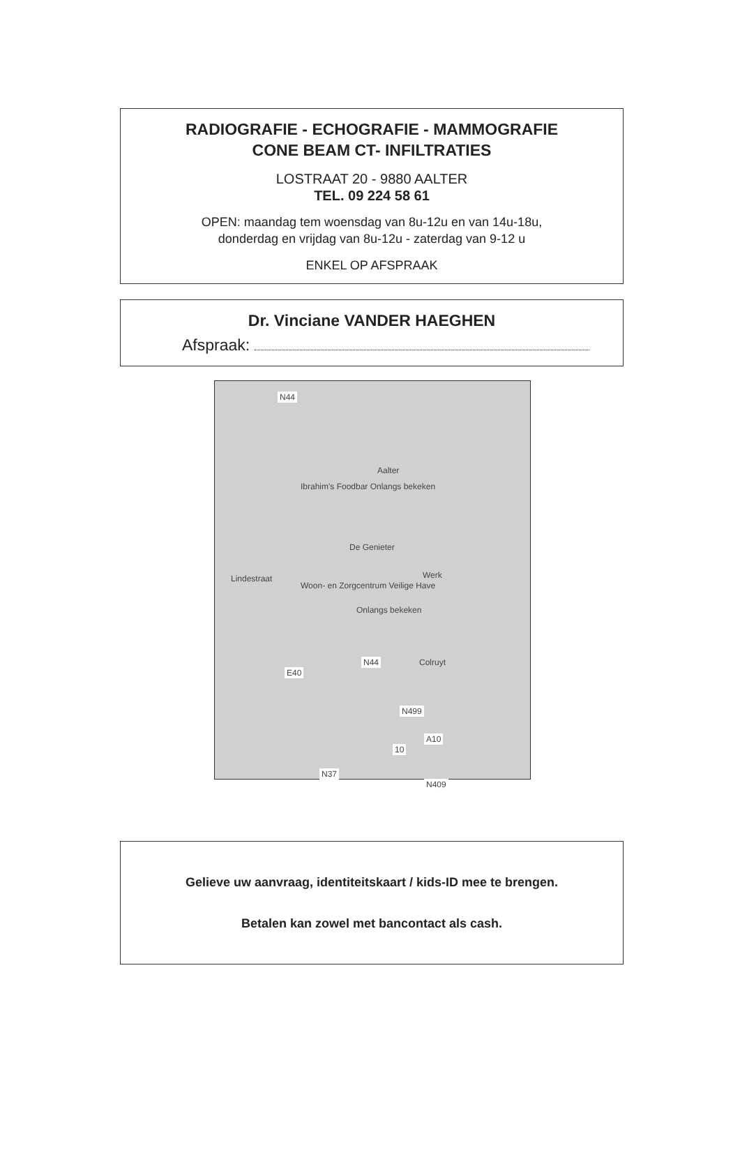RADIOGRAFIE - ECHOGRAFIE - MAMMOGRAFIE
CONE BEAM CT- INFILTRATIES
LOSTRAAT 20 - 9880 AALTER
TEL. 09 224 58 61
OPEN: maandag tem woensdag van 8u-12u en van 14u-18u,
donderdag en vrijdag van 8u-12u - zaterdag van 9-12 u
ENKEL OP AFSPRAAK
Dr. Vinciane VANDER HAEGHEN
Afspraak:
N44
Aalter
Ibrahim's Foodbar Onlangs bekeken
De Genieter
Werk
Woon- en Zorgcentrum Veilige Have
Onlangs bekeken
Lindestraat
Colruyt N44
E40
N499
A10
10
N37
N409
Gelieve uw aanvraag, identiteitskaart / kids-ID mee te brengen.
Betalen kan zowel met bancontact als cash.